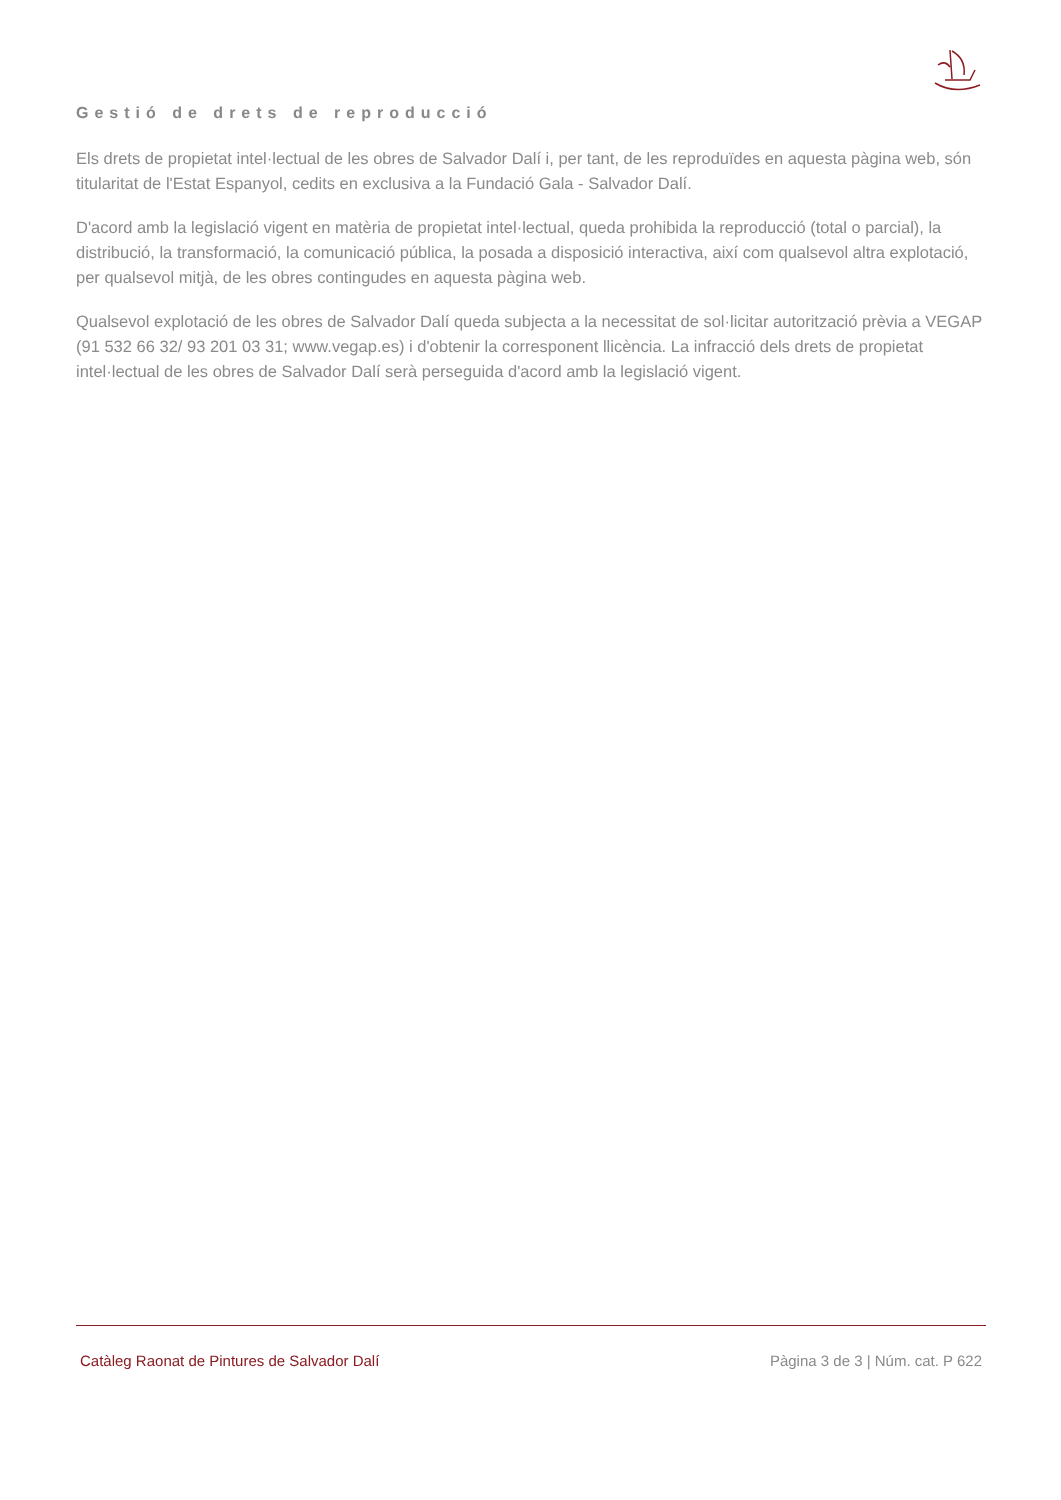Gestió de drets de reproducció
Els drets de propietat intel·lectual de les obres de Salvador Dalí i, per tant, de les reproduïdes en aquesta pàgina web, són titularitat de l'Estat Espanyol, cedits en exclusiva a la Fundació Gala - Salvador Dalí.
D'acord amb la legislació vigent en matèria de propietat intel·lectual, queda prohibida la reproducció (total o parcial), la distribució, la transformació, la comunicació pública, la posada a disposició interactiva, així com qualsevol altra explotació, per qualsevol mitjà, de les obres contingudes en aquesta pàgina web.
Qualsevol explotació de les obres de Salvador Dalí queda subjecta a la necessitat de sol·licitar autorització prèvia a VEGAP (91 532 66 32/ 93 201 03 31; www.vegap.es) i d'obtenir la corresponent llicència. La infracció dels drets de propietat intel·lectual de les obres de Salvador Dalí serà perseguida d'acord amb la legislació vigent.
Catàleg Raonat de Pintures de Salvador Dalí Pàgina 3 de 3 | Núm. cat. P 622